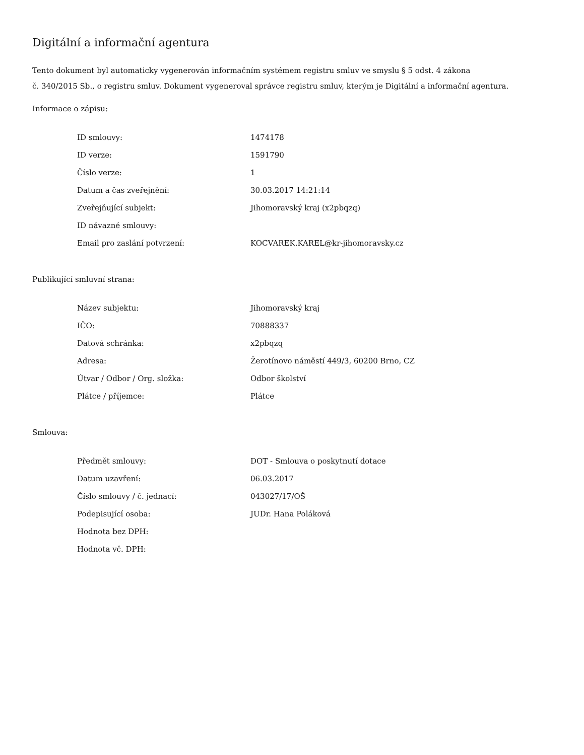Digitální a informační agentura
Tento dokument byl automaticky vygenerován informačním systémem registru smluv ve smyslu § 5 odst. 4 zákona
č. 340/2015 Sb., o registru smluv. Dokument vygeneroval správce registru smluv, kterým je Digitální a informační agentura.
Informace o zápisu:
| ID smlouvy: | 1474178 |
| ID verze: | 1591790 |
| Číslo verze: | 1 |
| Datum a čas zveřejnění: | 30.03.2017 14:21:14 |
| Zveřejňující subjekt: | Jihomoravský kraj (x2pbqzq) |
| ID návazné smlouvy: | |
| Email pro zaslání potvrzení: | KOCVAREK.KAREL@kr-jihomoravsky.cz |
Publikující smluvní strana:
| Název subjektu: | Jihomoravský kraj |
| IČO: | 70888337 |
| Datová schránka: | x2pbqzq |
| Adresa: | Žerotínovo náměstí 449/3, 60200 Brno, CZ |
| Útvar / Odbor / Org. složka: | Odbor školství |
| Plátce / příjemce: | Plátce |
Smlouva:
| Předmět smlouvy: | DOT - Smlouva o poskytnutí dotace |
| Datum uzavření: | 06.03.2017 |
| Číslo smlouvy / č. jednací: | 043027/17/OŠ |
| Podepisující osoba: | JUDr. Hana Poláková |
| Hodnota bez DPH: | |
| Hodnota vč. DPH: | |